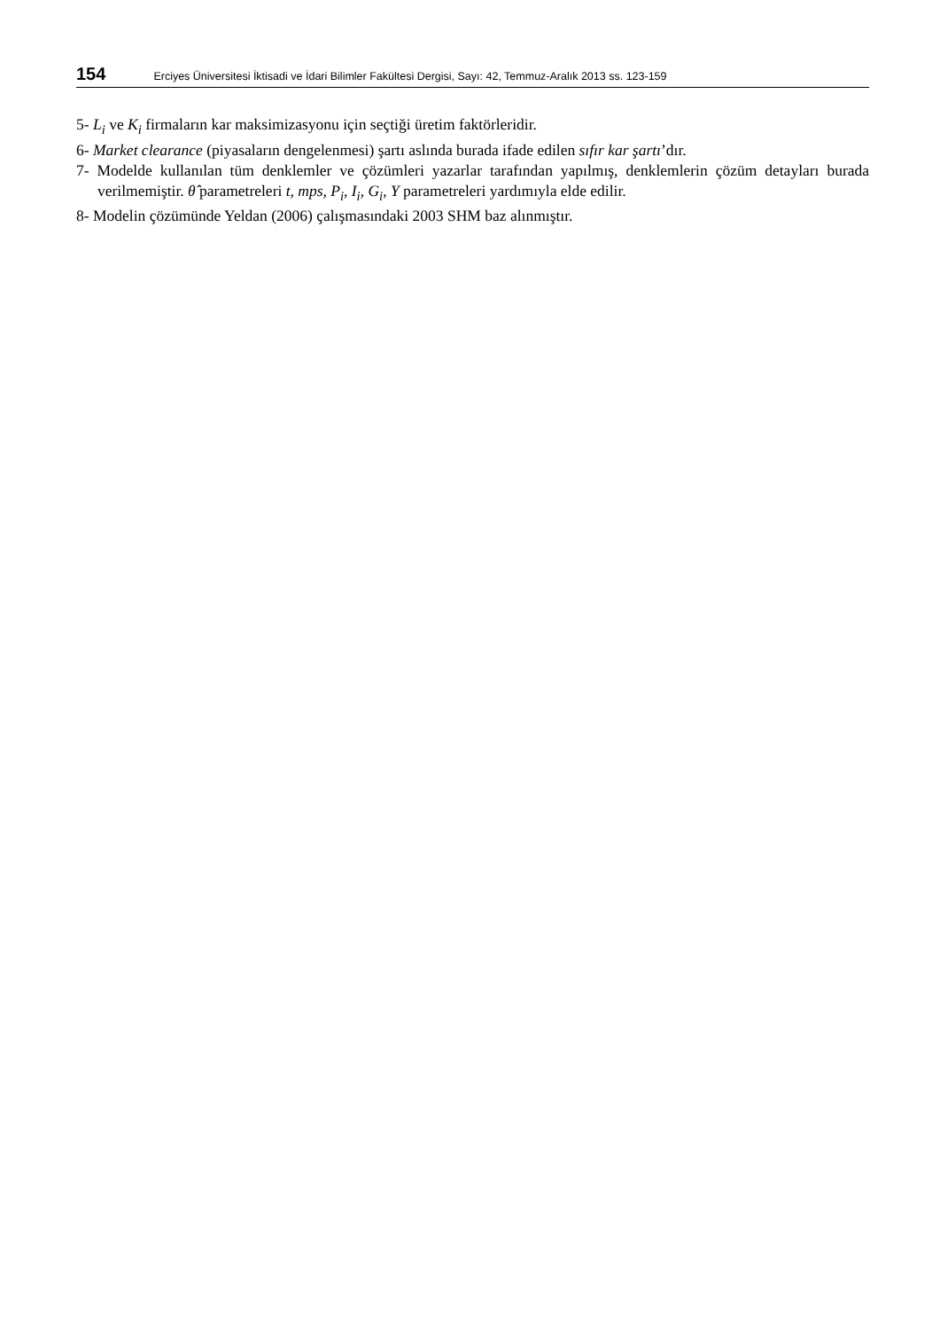154 Erciyes Üniversitesi İktisadi ve İdari Bilimler Fakültesi Dergisi, Sayı: 42, Temmuz-Aralık 2013 ss. 123-159
5- L<sub>i</sub> ve K<sub>i</sub> firmaların kar maksimizasyonu için seçtiği üretim faktörleridir.
6- Market clearance (piyasaların dengelenmesi) şartı aslında burada ifade edilen sıfır kar şartı’dır.
7- Modelde kullanılan tüm denklemler ve çözümleri yazarlar tarafından yapılmış, denklemlerin çözüm detayları burada verilmemiştir. θ̂ parametreleri t, mps, P<sub>i</sub>, I<sub>i</sub>, G<sub>i</sub>, Y parametreleri yardımıyla elde edilir.
8- Modelin çözümünde Yeldan (2006) çalışmasındaki 2003 SHM baz alınmıştır.